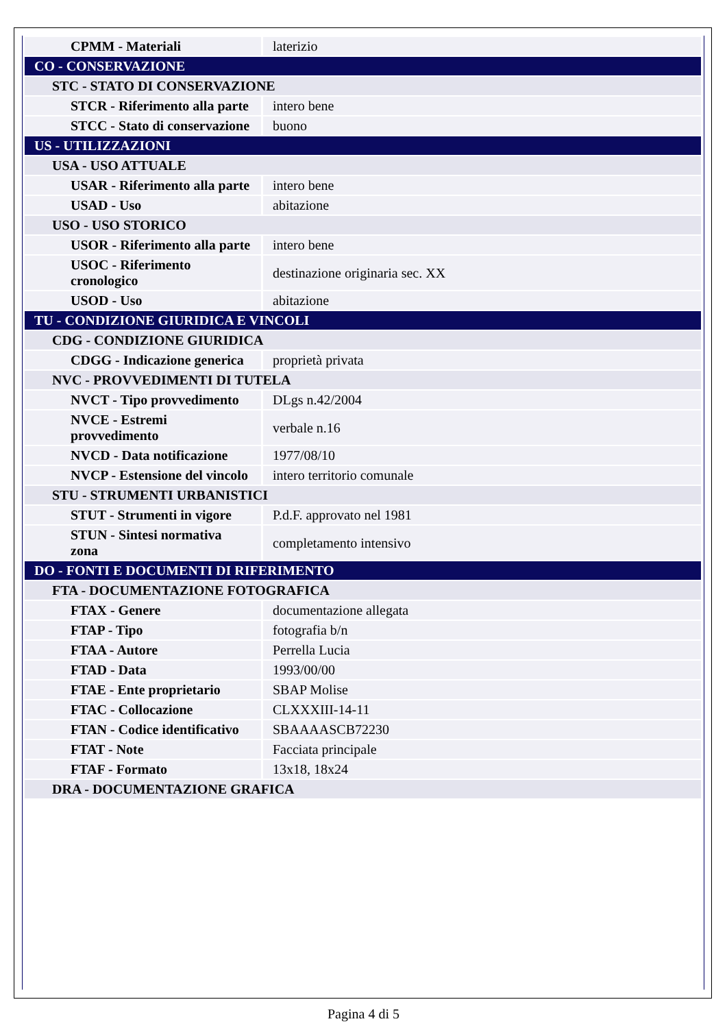| CPMM - Materiali | laterizio |
| CO - CONSERVAZIONE | |
| STC - STATO DI CONSERVAZIONE | |
| STCR - Riferimento alla parte | intero bene |
| STCC - Stato di conservazione | buono |
| US - UTILIZZAZIONI | |
| USA - USO ATTUALE | |
| USAR - Riferimento alla parte | intero bene |
| USAD - Uso | abitazione |
| USO - USO STORICO | |
| USOR - Riferimento alla parte | intero bene |
| USOC - Riferimento cronologico | destinazione originaria sec. XX |
| USOD - Uso | abitazione |
| TU - CONDIZIONE GIURIDICA E VINCOLI | |
| CDG - CONDIZIONE GIURIDICA | |
| CDGG - Indicazione generica | proprietà privata |
| NVC - PROVVEDIMENTI DI TUTELA | |
| NVCT - Tipo provvedimento | DLgs n.42/2004 |
| NVCE - Estremi provvedimento | verbale n.16 |
| NVCD - Data notificazione | 1977/08/10 |
| NVCP - Estensione del vincolo | intero territorio comunale |
| STU - STRUMENTI URBANISTICI | |
| STUT - Strumenti in vigore | P.d.F. approvato nel 1981 |
| STUN - Sintesi normativa zona | completamento intensivo |
| DO - FONTI E DOCUMENTI DI RIFERIMENTO | |
| FTA - DOCUMENTAZIONE FOTOGRAFICA | |
| FTAX - Genere | documentazione allegata |
| FTAP - Tipo | fotografia b/n |
| FTAA - Autore | Perrella Lucia |
| FTAD - Data | 1993/00/00 |
| FTAE - Ente proprietario | SBAP Molise |
| FTAC - Collocazione | CLXXXIII-14-11 |
| FTAN - Codice identificativo | SBAAAASCB72230 |
| FTAT - Note | Facciata principale |
| FTAF - Formato | 13x18, 18x24 |
| DRA - DOCUMENTAZIONE GRAFICA | |
Pagina 4 di 5